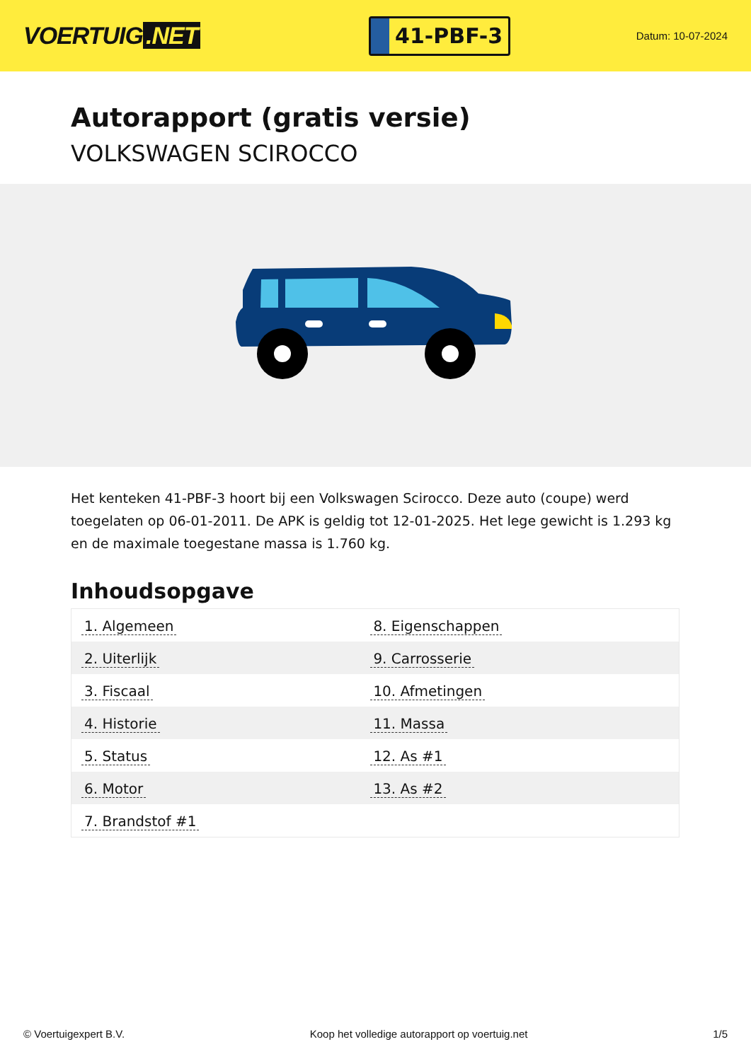VOERTUIG.NET
41-PBF-3
Datum: 10-07-2024
Autorapport (gratis versie)
VOLKSWAGEN SCIROCCO
Het kenteken 41-PBF-3 hoort bij een Volkswagen Scirocco. Deze auto (coupe) werd toegelaten op 06-01-2011. De APK is geldig tot 12-01-2025. Het lege gewicht is 1.293 kg en de maximale toegestane massa is 1.760 kg.
Inhoudsopgave
| 1. Algemeen | 8. Eigenschappen |
| 2. Uiterlijk | 9. Carrosserie |
| 3. Fiscaal | 10. Afmetingen |
| 4. Historie | 11. Massa |
| 5. Status | 12. As #1 |
| 6. Motor | 13. As #2 |
| 7. Brandstof #1 | |
© Voertuigexpert B.V. Koop het volledige autorapport op voertuig.net 1/5